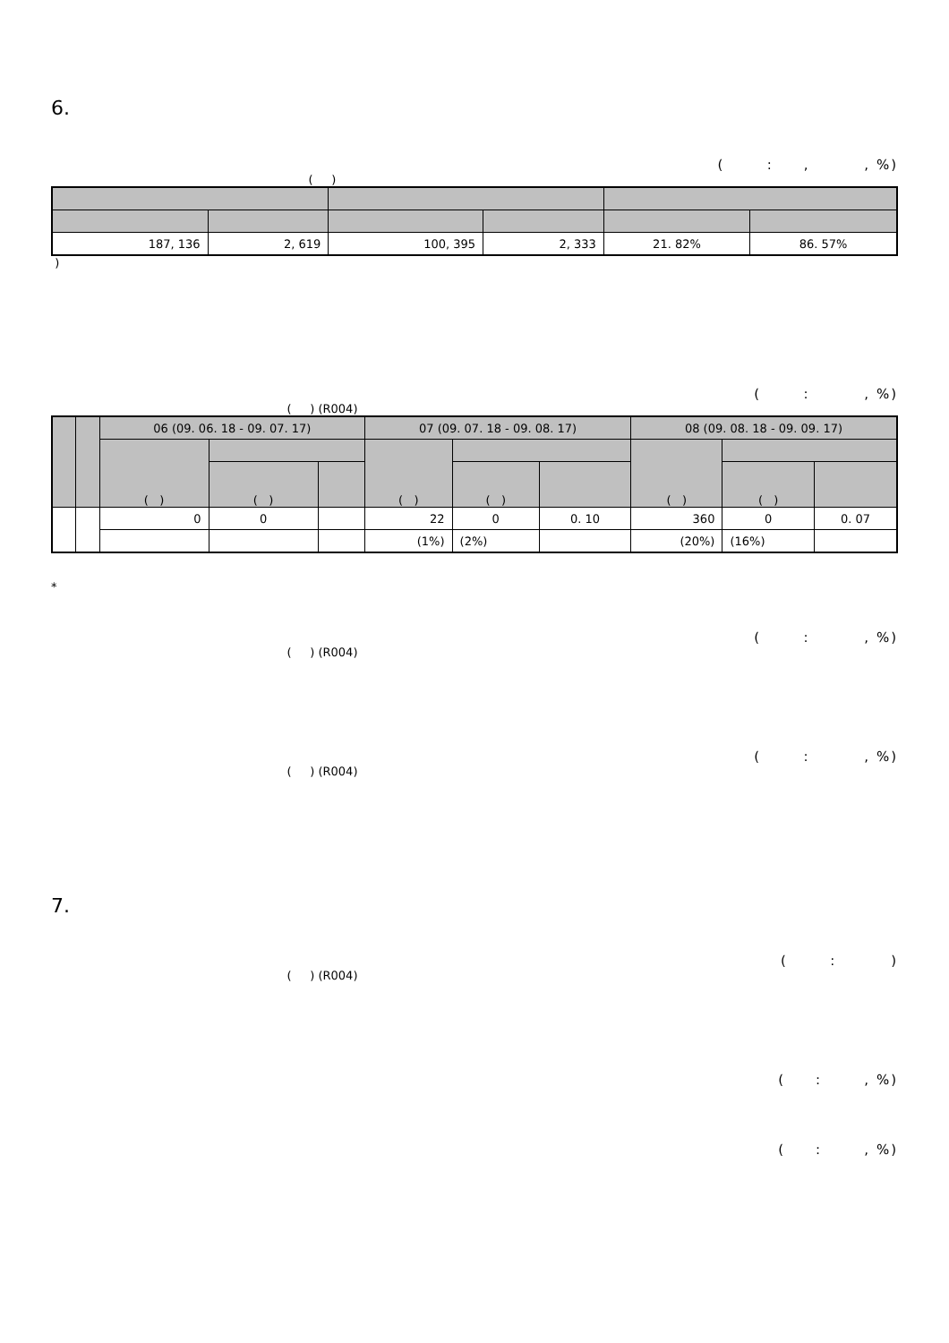6.
( : , , %)
( )
| 187, 136 | 2, 619 | 100, 395 | 2, 333 | 21. 82% | 86. 57% |
)
( : , %)
( ) (R004)
| | | 06 (09. 06. 18 - 09. 07. 17) | | | 07 (09. 07. 18 - 09. 08. 17) | | | 08 (09. 08. 18 - 09. 09. 17) | | |
| --- | --- | --- | --- | --- | --- | --- | --- | --- | --- | --- |
| | | ( ) | | | ( ) | | | ( ) | | |
| | | | ( ) | | | ( ) | | | ( ) | |
| | | 0 | 0 | | 22 | 0 | 0. 10 | 360 | 0 | 0. 07 |
| | | | | | (1%) | (2%) | | (20%) | (16%) | |
*
( : , %)
( ) (R004)
( : , %)
( ) (R004)
7.
( : )
( ) (R004)
( : , %)
( : , %)